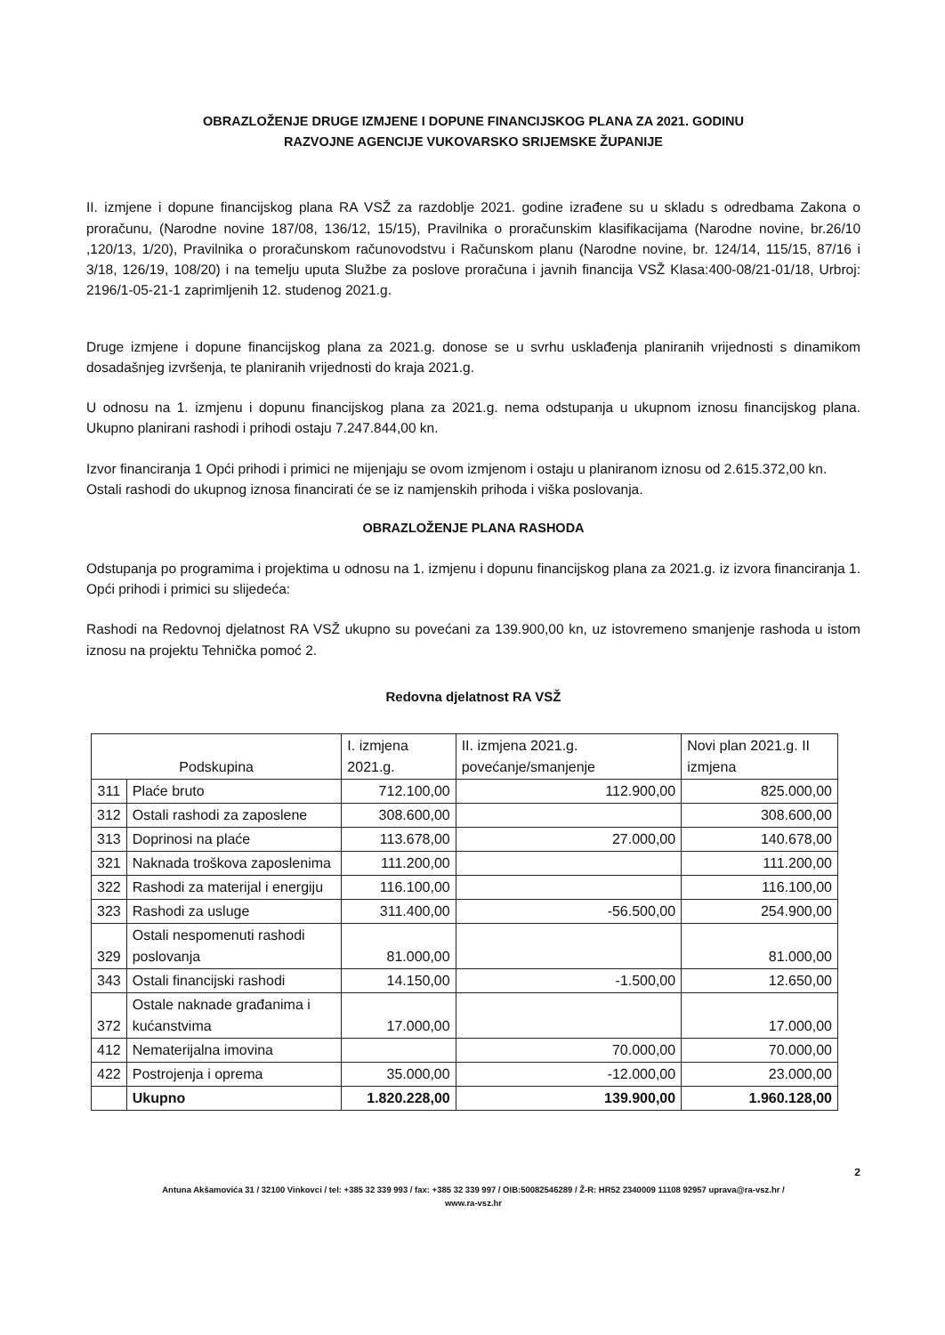OBRAZLOŽENJE DRUGE IZMJENE I DOPUNE FINANCIJSKOG PLANA ZA 2021. GODINU
RAZVOJNE AGENCIJE VUKOVARSKO SRIJEMSKE ŽUPANIJE
II. izmjene i dopune financijskog plana RA VSŽ za razdoblje 2021. godine izrađene su u skladu s odredbama Zakona o proračunu, (Narodne novine 187/08, 136/12, 15/15), Pravilnika o proračunskim klasifikacijama (Narodne novine, br.26/10 ,120/13, 1/20), Pravilnika o proračunskom računovodstvu i Računskom planu (Narodne novine, br. 124/14, 115/15, 87/16 i 3/18, 126/19, 108/20) i na temelju uputa Službe za poslove proračuna i javnih financija VSŽ Klasa:400-08/21-01/18, Urbroj: 2196/1-05-21-1 zaprimljenih 12. studenog 2021.g.
Druge izmjene i dopune financijskog plana za 2021.g. donose se u svrhu usklađenja planiranih vrijednosti s dinamikom dosadašnjeg izvršenja, te planiranih vrijednosti do kraja 2021.g.
U odnosu na 1. izmjenu i dopunu financijskog plana za 2021.g. nema odstupanja u ukupnom iznosu financijskog plana. Ukupno planirani rashodi i prihodi ostaju 7.247.844,00 kn.
Izvor financiranja 1 Opći prihodi i primici ne mijenjaju se ovom izmjenom i ostaju u planiranom iznosu od 2.615.372,00 kn.
Ostali rashodi do ukupnog iznosa financirati će se iz namjenskih prihoda i viška poslovanja.
OBRAZLOŽENJE PLANA RASHODA
Odstupanja po programima i projektima u odnosu na 1. izmjenu i dopunu financijskog plana za 2021.g. iz izvora financiranja 1. Opći prihodi i primici su slijedeća:
Rashodi na Redovnoj djelatnost RA VSŽ ukupno su povećani za 139.900,00 kn, uz istovremeno smanjenje rashoda u istom iznosu na projektu Tehnička pomoć 2.
Redovna djelatnost RA VSŽ
| Podskupina | | I. izmjena 2021.g. | II. izmjena 2021.g. povećanje/smanjenje | Novi plan 2021.g. II izmjena |
| --- | --- | --- | --- | --- |
| 311 | Plaće bruto | 712.100,00 | 112.900,00 | 825.000,00 |
| 312 | Ostali rashodi za zaposlene | 308.600,00 | | 308.600,00 |
| 313 | Doprinosi na plaće | 113.678,00 | 27.000,00 | 140.678,00 |
| 321 | Naknada troškova zaposlenima | 111.200,00 | | 111.200,00 |
| 322 | Rashodi za materijal i energiju | 116.100,00 | | 116.100,00 |
| 323 | Rashodi za usluge | 311.400,00 | -56.500,00 | 254.900,00 |
| 329 | Ostali nespomenuti rashodi poslovanja | 81.000,00 | | 81.000,00 |
| 343 | Ostali financijski rashodi | 14.150,00 | -1.500,00 | 12.650,00 |
| 372 | Ostale naknade građanima i kućanstvima | 17.000,00 | | 17.000,00 |
| 412 | Nematerijalna imovina | | 70.000,00 | 70.000,00 |
| 422 | Postrojenja i oprema | 35.000,00 | -12.000,00 | 23.000,00 |
| | Ukupno | 1.820.228,00 | 139.900,00 | 1.960.128,00 |
2
Antuna Akšamovića 31 / 32100 Vinkovci / tel: +385 32 339 993 / fax: +385 32 339 997 / OIB:50082546289 / Ž-R: HR52 2340009 11108 92957 uprava@ra-vsz.hr /
www.ra-vsz.hr